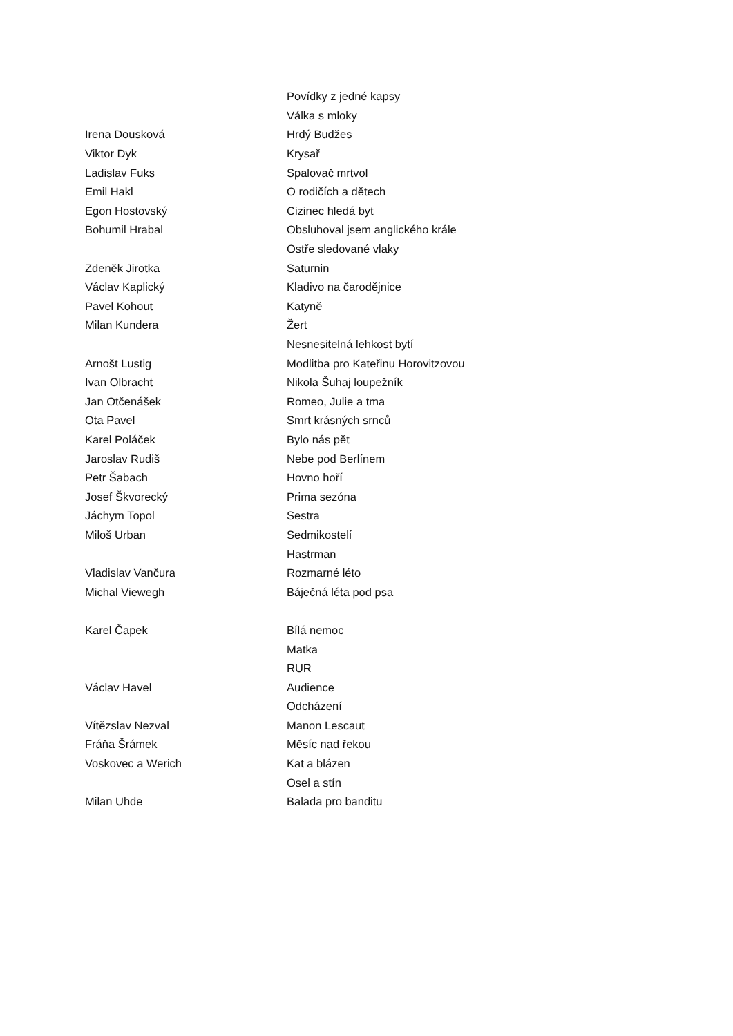| | Povídky z jedné kapsy |
| | Válka s mloky |
| Irena Dousková | Hrdý Budžes |
| Viktor Dyk | Krysař |
| Ladislav Fuks | Spalovač mrtvol |
| Emil Hakl | O rodičích a dětech |
| Egon Hostovský | Cizinec hledá byt |
| Bohumil Hrabal | Obsluhoval jsem anglického krále |
| | Ostře sledované vlaky |
| Zdeněk Jirotka | Saturnin |
| Václav Kaplický | Kladivo na čarodějnice |
| Pavel Kohout | Katyně |
| Milan Kundera | Žert |
| | Nesnesitelná lehkost bytí |
| Arnošt Lustig | Modlitba pro Kateřinu Horovitzovou |
| Ivan Olbracht | Nikola Šuhaj loupežník |
| Jan Otčenášek | Romeo, Julie a tma |
| Ota Pavel | Smrt krásných srnců |
| Karel Poláček | Bylo nás pět |
| Jaroslav Rudiš | Nebe pod Berlínem |
| Petr Šabach | Hovno hoří |
| Josef Škvorecký | Prima sezóna |
| Jáchym Topol | Sestra |
| Miloš Urban | Sedmikostelí |
| | Hastrman |
| Vladislav Vančura | Rozmarné léto |
| Michal Viewegh | Báječná léta pod psa |
| Karel Čapek | Bílá nemoc |
| | Matka |
| | RUR |
| Václav Havel | Audience |
| | Odcházení |
| Vítězslav Nezval | Manon Lescaut |
| Fráňa Šrámek | Měsíc nad řekou |
| Voskovec a Werich | Kat a blázen |
| | Osel a stín |
| Milan Uhde | Balada pro banditu |